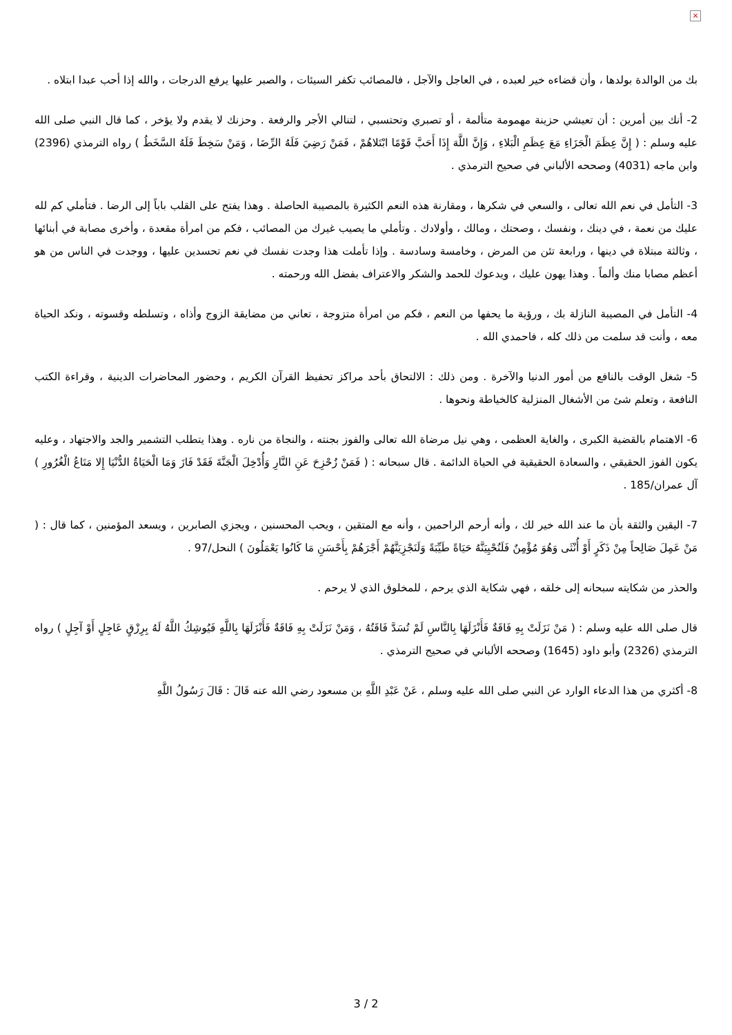×
بك من الوالدة بولدها ، وأن قضاءه خير لعبده ، في العاجل والآجل ، فالمصائب تكفر السيئات ، والصبر عليها يرفع الدرجات ، والله إذا أحب عبدا ابتلاه .
2- أنك بين أمرين : أن تعيشي حزينة مهمومة متألمة ، أو تصبري وتحتسبي ، لتنالي الأجر والرفعة . وحزنك لا يقدم ولا يؤخر ، كما قال النبي صلى الله عليه وسلم : ( إِنَّ عِظَمَ الْجَزَاءِ مَعَ عِظَمِ الْبَلاءِ ، وَإِنَّ اللَّهَ إِذَا أَحَبَّ قَوْمًا ابْتَلاهُمْ ، فَمَنْ رَضِيَ فَلَهُ الرِّضَا ، وَمَنْ سَخِطَ فَلَهُ السَّخَطُ ) رواه الترمذي (2396) وابن ماجه (4031) وصححه الألباني في صحيح الترمذي .
3- التأمل في نعم الله تعالى ، والسعي في شكرها ، ومقارنة هذه النعم الكثيرة بالمصيبة الحاصلة . وهذا يفتح على القلب باباً إلى الرضا . فتأملي كم لله عليك من نعمة ، في دينك ، ونفسك ، وصحتك ، ومالك ، وأولادك . وتأملي ما يصيب غيرك من المصائب ، فكم من امرأة مقعدة ، وأخرى مصابة في أبنائها ، وثالثة مبتلاة في دينها ، ورابعة تئن من المرض ، وخامسة وسادسة . وإذا تأملت هذا وجدت نفسك في نعم تحسدين عليها ، ووجدت في الناس من هو أعظم مصابا منك وألماً . وهذا يهون عليك ، ويدعوك للحمد والشكر والاعتراف بفضل الله ورحمته .
4- التأمل في المصيبة النازلة بك ، ورؤية ما يحفها من النعم ، فكم من امرأة متزوجة ، تعاني من مضايقة الزوج وأذاه ، وتسلطه وقسوته ، ونكد الحياة معه ، وأنت قد سلمت من ذلك كله ، فاحمدي الله .
5- شغل الوقت بالنافع من أمور الدنيا والآخرة . ومن ذلك : الالتحاق بأحد مراكز تحفيظ القرآن الكريم ، وحضور المحاضرات الدينية ، وقراءة الكتب النافعة ، وتعلم شئ من الأشغال المنزلية كالخياطة ونحوها .
6- الاهتمام بالقضية الكبرى ، والغاية العظمى ، وهي نيل مرضاة الله تعالى والفوز بجنته ، والنجاة من ناره . وهذا يتطلب التشمير والجد والاجتهاد ، وعليه يكون الفوز الحقيقي ، والسعادة الحقيقية في الحياة الدائمة . قال سبحانه : ( فَمَنْ زُحْزِحَ عَنِ النَّارِ وَأُدْخِلَ الْجَنَّةَ فَقَدْ فَازَ وَمَا الْحَيَاةُ الدُّنْيَا إِلا مَتَاعُ الْغُرُورِ ) آل عمران/185 .
7- اليقين والثقة بأن ما عند الله خير لك ، وأنه أرحم الراحمين ، وأنه مع المتقين ، ويحب المحسنين ، ويجزي الصابرين ، ويسعد المؤمنين ، كما قال : ( مَنْ عَمِلَ صَالِحاً مِنْ ذَكَرٍ أَوْ أُنْثَى وَهُوَ مُؤْمِنٌ فَلَنُحْيِيَنَّهُ حَيَاةً طَيِّبَةً وَلَنَجْزِيَنَّهُمْ أَجْرَهُمْ بِأَحْسَنِ مَا كَانُوا يَعْمَلُونَ ) النحل/97 .
والحذر من شكايته سبحانه إلى خلقه ، فهي شكاية الذي يرحم ، للمخلوق الذي لا يرحم .
قال صلى الله عليه وسلم : ( مَنْ نَزَلَتْ بِهِ فَاقَةٌ فَأَنْزَلَهَا بِالنَّاسِ لَمْ تُسَدَّ فَاقَتُهُ ، وَمَنْ نَزَلَتْ بِهِ فَاقَةٌ فَأَنْزَلَهَا بِاللَّهِ فَيُوشِكُ اللَّهُ لَهُ بِرِزْقٍ عَاجِلٍ أَوْ آجِلٍ ) رواه الترمذي (2326) وأبو داود (1645) وصححه الألباني في صحيح الترمذي .
8- أكثري من هذا الدعاء الوارد عن النبي صلى الله عليه وسلم ، عَنْ عَبْدِ اللَّهِ بن مسعود رضي الله عنه قَالَ : قَالَ رَسُولُ اللَّهِ
3 / 2